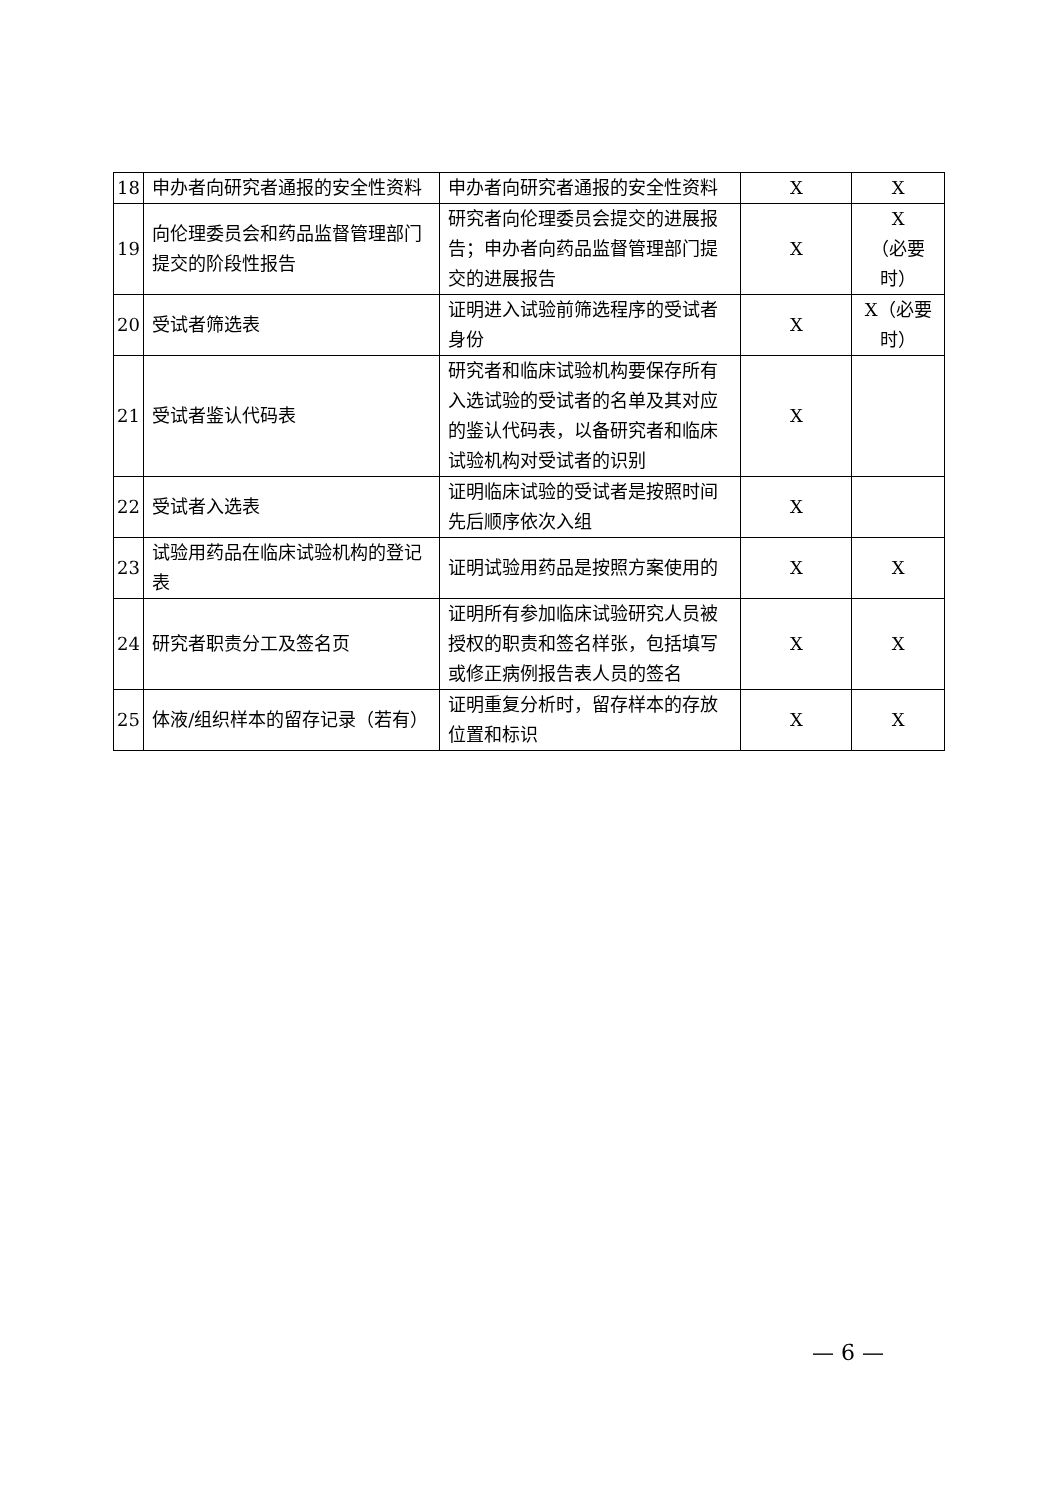| 18 | 申办者向研究者通报的安全性资料 | 申办者向研究者通报的安全性资料 | X | X |
| 19 | 向伦理委员会和药品监督管理部门提交的阶段性报告 | 研究者向伦理委员会提交的进展报告；申办者向药品监督管理部门提交的进展报告 | X | X （必要时） |
| 20 | 受试者筛选表 | 证明进入试验前筛选程序的受试者身份 | X | X（必要时） |
| 21 | 受试者鉴认代码表 | 研究者和临床试验机构要保存所有入选试验的受试者的名单及其对应的鉴认代码表，以备研究者和临床试验机构对受试者的识别 | X | |
| 22 | 受试者入选表 | 证明临床试验的受试者是按照时间先后顺序依次入组 | X | |
| 23 | 试验用药品在临床试验机构的登记表 | 证明试验用药品是按照方案使用的 | X | X |
| 24 | 研究者职责分工及签名页 | 证明所有参加临床试验研究人员被授权的职责和签名样张，包括填写或修正病例报告表人员的签名 | X | X |
| 25 | 体液/组织样本的留存记录（若有） | 证明重复分析时，留存样本的存放位置和标识 | X | X |
— 6 —